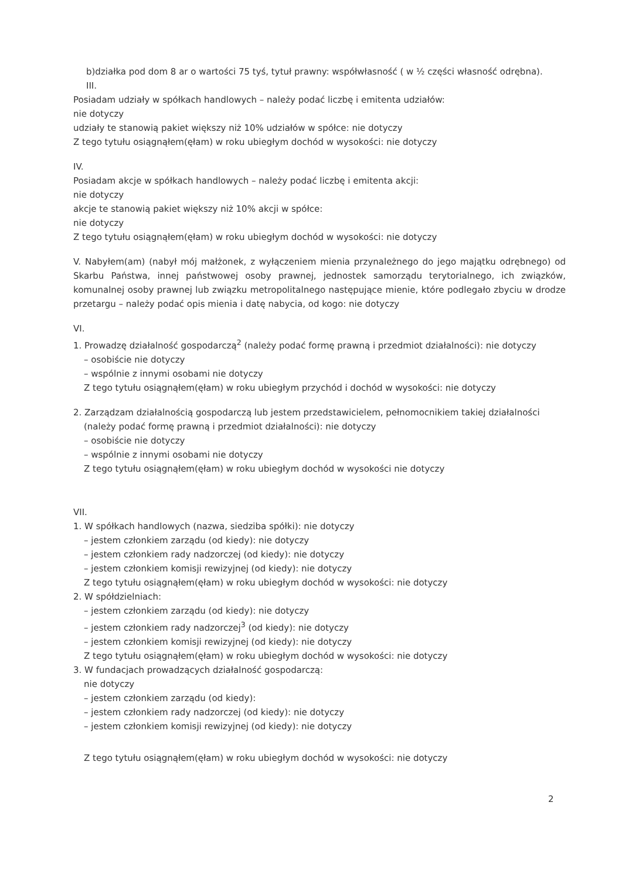b)działka pod dom 8 ar o wartości 75 tyś, tytuł prawny: współwłasność ( w ½ części własność odrębna).
III.
Posiadam udziały w spółkach handlowych – należy podać liczbę i emitenta udziałów:
nie dotyczy
udziały te stanowią pakiet większy niż 10% udziałów w spółce: nie dotyczy
Z tego tytułu osiągnąłem(ęłam) w roku ubiegłym dochód w wysokości: nie dotyczy
IV.
Posiadam akcje w spółkach handlowych – należy podać liczbę i emitenta akcji:
nie dotyczy
akcje te stanowią pakiet większy niż 10% akcji w spółce:
nie dotyczy
Z tego tytułu osiągnąłem(ęłam) w roku ubiegłym dochód w wysokości: nie dotyczy
V. Nabyłem(am) (nabył mój małżonek, z wyłączeniem mienia przynależnego do jego majątku odrębnego) od Skarbu Państwa, innej państwowej osoby prawnej, jednostek samorządu terytorialnego, ich związków, komunalnej osoby prawnej lub związku metropolitalnego następujące mienie, które podlegało zbyciu w drodze przetargu – należy podać opis mienia i datę nabycia, od kogo: nie dotyczy
VI.
1. Prowadzę działalność gospodarczą<sup>2</sup> (należy podać formę prawną i przedmiot działalności): nie dotyczy
– osobiście nie dotyczy
– wspólnie z innymi osobami nie dotyczy
Z tego tytułu osiągnąłem(ęłam) w roku ubiegłym przychód i dochód w wysokości: nie dotyczy
2. Zarządzam działalnością gospodarczą lub jestem przedstawicielem, pełnomocnikiem takiej działalności
(należy podać formę prawną i przedmiot działalności): nie dotyczy
– osobiście nie dotyczy
– wspólnie z innymi osobami nie dotyczy
Z tego tytułu osiągnąłem(ęłam) w roku ubiegłym dochód w wysokości nie dotyczy
VII.
1. W spółkach handlowych (nazwa, siedziba spółki): nie dotyczy
– jestem członkiem zarządu (od kiedy): nie dotyczy
– jestem członkiem rady nadzorczej (od kiedy): nie dotyczy
– jestem członkiem komisji rewizyjnej (od kiedy): nie dotyczy
Z tego tytułu osiągnąłem(ęłam) w roku ubiegłym dochód w wysokości: nie dotyczy
2. W spółdzielniach:
– jestem członkiem zarządu (od kiedy): nie dotyczy
– jestem członkiem rady nadzorczej<sup>3</sup> (od kiedy): nie dotyczy
– jestem członkiem komisji rewizyjnej (od kiedy): nie dotyczy
Z tego tytułu osiągnąłem(ęłam) w roku ubiegłym dochód w wysokości: nie dotyczy
3. W fundacjach prowadzących działalność gospodarczą:
nie dotyczy
– jestem członkiem zarządu (od kiedy):
– jestem członkiem rady nadzorczej (od kiedy): nie dotyczy
– jestem członkiem komisji rewizyjnej (od kiedy): nie dotyczy
Z tego tytułu osiągnąłem(ęłam) w roku ubiegłym dochód w wysokości: nie dotyczy
2